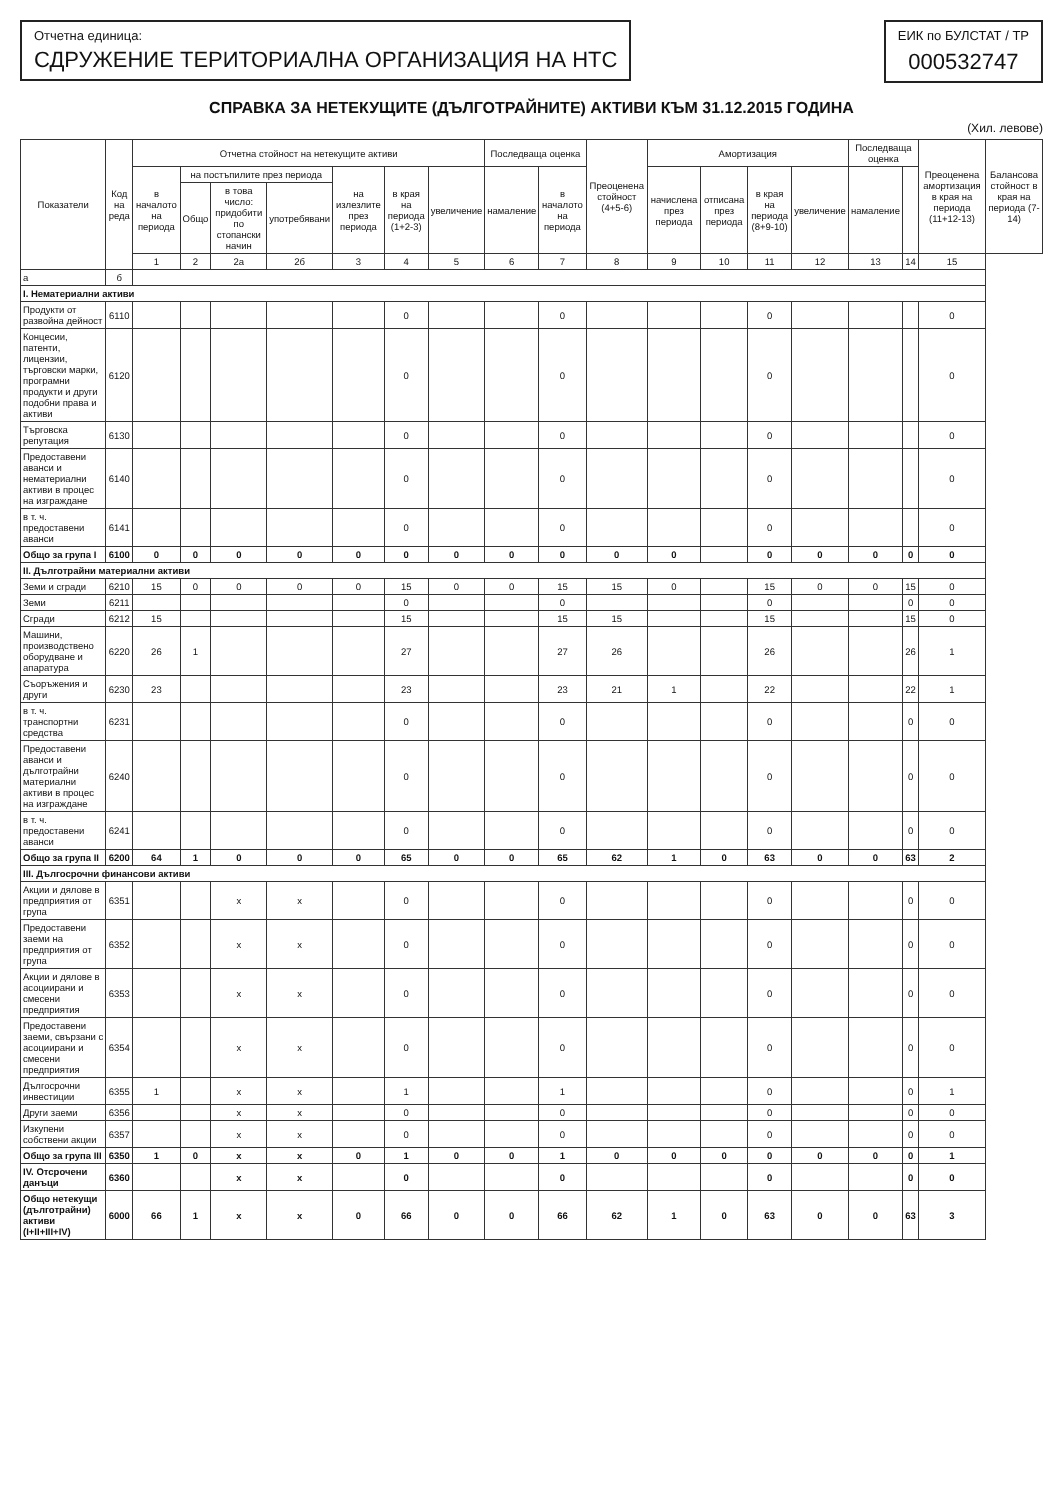Отчетна единица:
СДРУЖЕНИЕ ТЕРИТОРИАЛНА ОРГАНИЗАЦИЯ НА НТС
ЕИК по БУЛСТАТ / ТР
000532747
СПРАВКА ЗА НЕТЕКУЩИТЕ (ДЪЛГОТРАЙНИТЕ) АКТИВИ КЪМ 31.12.2015 ГОДИНА
(Хил. левове)
| Показатели | Код на реда | Отчетна стойност на нетекущите активи | | | | | | | Последваща оценка | | Преоценена стойност (4+5-6) | Амортизация | | | | Последваща оценка | | Преоценена амортизация в края на периода (11+12-13) | Балансова стойност в края на периода (7-14) |
| --- | --- | --- | --- | --- | --- | --- | --- | --- | --- | --- | --- | --- | --- | --- | --- | --- | --- | --- | --- |
| | | в началото на периода | на постъпилите през периода | | | на излезлите през периода | в края на периода (1+2-3) | увеличение | намаление | в началото на периода | | начислена през периода | отписана през периода | в края на периода (8+9-10) | увеличение | намаление | | | |
| | | | Общо | в това число: придобити по стопански начин | употребявани | | | | | | | | | | | | | | |
| | | 1 | 2 | 2а | 2б | 3 | 4 | 5 | 6 | 7 | 8 | 9 | 10 | 11 | 12 | 13 | 14 | 15 | |
| а | б | | | | | | | | | | | | | | | | | | |
| I. Нематериални активи | | | | | | | | | | | | | | | | | | | |
| Продукти от развойна дейност | 6110 | | | | | | 0 | | | 0 | | | | 0 | | | | 0 | |
| Концесии, патенти, лицензии, търговски марки, програмни продукти и други подобни права и активи | 6120 | | | | | | 0 | | | 0 | | | | 0 | | | | 0 | |
| Търговска репутация | 6130 | | | | | | 0 | | | 0 | | | | 0 | | | | 0 | |
| Предоставени аванси и нематериални активи в процес на изграждане | 6140 | | | | | | 0 | | | 0 | | | | 0 | | | | 0 | |
| в т. ч. предоставени аванси | 6141 | | | | | | 0 | | | 0 | | | | 0 | | | | 0 | |
| Общо за група I | 6100 | 0 | 0 | 0 | 0 | 0 | 0 | 0 | 0 | 0 | 0 | 0 | | 0 | 0 | 0 | 0 | 0 | |
| II. Дълготрайни материални активи | | | | | | | | | | | | | | | | | | | |
| Земи и сгради | 6210 | 15 | 0 | 0 | 0 | 0 | 15 | 0 | 0 | 15 | 15 | 0 | | 15 | 0 | 0 | 15 | 0 | |
| Земи | 6211 | | | | | | 0 | | | 0 | | | | 0 | | | 0 | 0 | |
| Сгради | 6212 | 15 | | | | | 15 | | | 15 | 15 | | | 15 | | | 15 | 0 | |
| Машини, производствено оборудване и апаратура | 6220 | 26 | 1 | | | | 27 | | | 27 | 26 | | | 26 | | | 26 | 1 | |
| Съоръжения и други | 6230 | 23 | | | | | 23 | | | 23 | 21 | 1 | | 22 | | | 22 | 1 | |
| в т. ч. транспортни средства | 6231 | | | | | | 0 | | | 0 | | | | 0 | | | 0 | 0 | |
| Предоставени аванси и дълготрайни материални активи в процес на изграждане | 6240 | | | | | | 0 | | | 0 | | | | 0 | | | 0 | 0 | |
| в т. ч. предоставени аванси | 6241 | | | | | | 0 | | | 0 | | | | 0 | | | 0 | 0 | |
| Общо за група II | 6200 | 64 | 1 | 0 | 0 | 0 | 65 | 0 | 0 | 65 | 62 | 1 | 0 | 63 | 0 | 0 | 63 | 2 | |
| III. Дългосрочни финансови активи | | | | | | | | | | | | | | | | | | | |
| Акции и дялове в предприятия от група | 6351 | | | x | x | | 0 | | | 0 | | | | 0 | | | 0 | 0 | |
| Предоставени заеми на предприятия от група | 6352 | | | x | x | | 0 | | | 0 | | | | 0 | | | 0 | 0 | |
| Акции и дялове в асоциирани и смесени предприятия | 6353 | | | x | x | | 0 | | | 0 | | | | 0 | | | 0 | 0 | |
| Предоставени заеми, свързани с асоциирани и смесени предприятия | 6354 | | | x | x | | 0 | | | 0 | | | | 0 | | | 0 | 0 | |
| Дългосрочни инвестиции | 6355 | 1 | | x | x | | 1 | | | 1 | | | | 0 | | | 0 | 1 | |
| Други заеми | 6356 | | | x | x | | 0 | | | 0 | | | | 0 | | | 0 | 0 | |
| Изкупени собствени акции | 6357 | | | x | x | | 0 | | | 0 | | | | 0 | | | 0 | 0 | |
| Общо за група III | 6350 | 1 | 0 | x | x | 0 | 1 | 0 | 0 | 1 | 0 | 0 | 0 | 0 | 0 | 0 | 0 | 1 | |
| IV. Отсрочени данъци | 6360 | | | x | x | | 0 | | | 0 | | | | 0 | | | 0 | 0 | |
| Общо нетекущи (дълготрайни) активи (I+II+III+IV) | 6000 | 66 | 1 | x | x | 0 | 66 | 0 | 0 | 66 | 62 | 1 | 0 | 63 | 0 | 0 | 63 | 3 | |